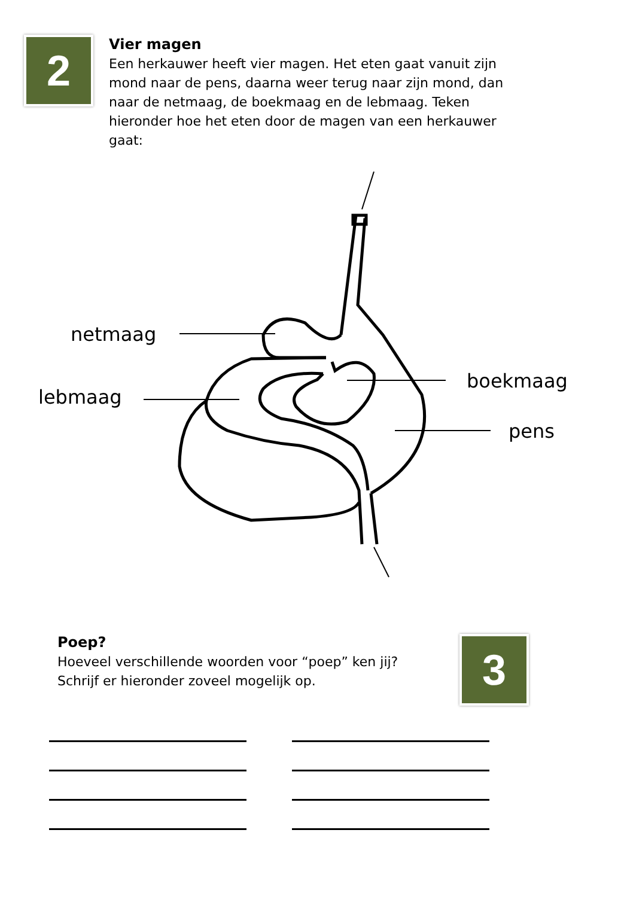2
Vier magen
Een herkauwer heeft vier magen. Het eten gaat vanuit zijn mond naar de pens, daarna weer terug naar zijn mond, dan naar de netmaag, de boekmaag en de lebmaag. Teken hieronder hoe het eten door de magen van een herkauwer gaat:
netmaag
lebmaag
boekmaag
pens
Poep?
Hoeveel verschillende woorden voor “poep” ken jij? Schrijf er hieronder zoveel mogelijk op.
3